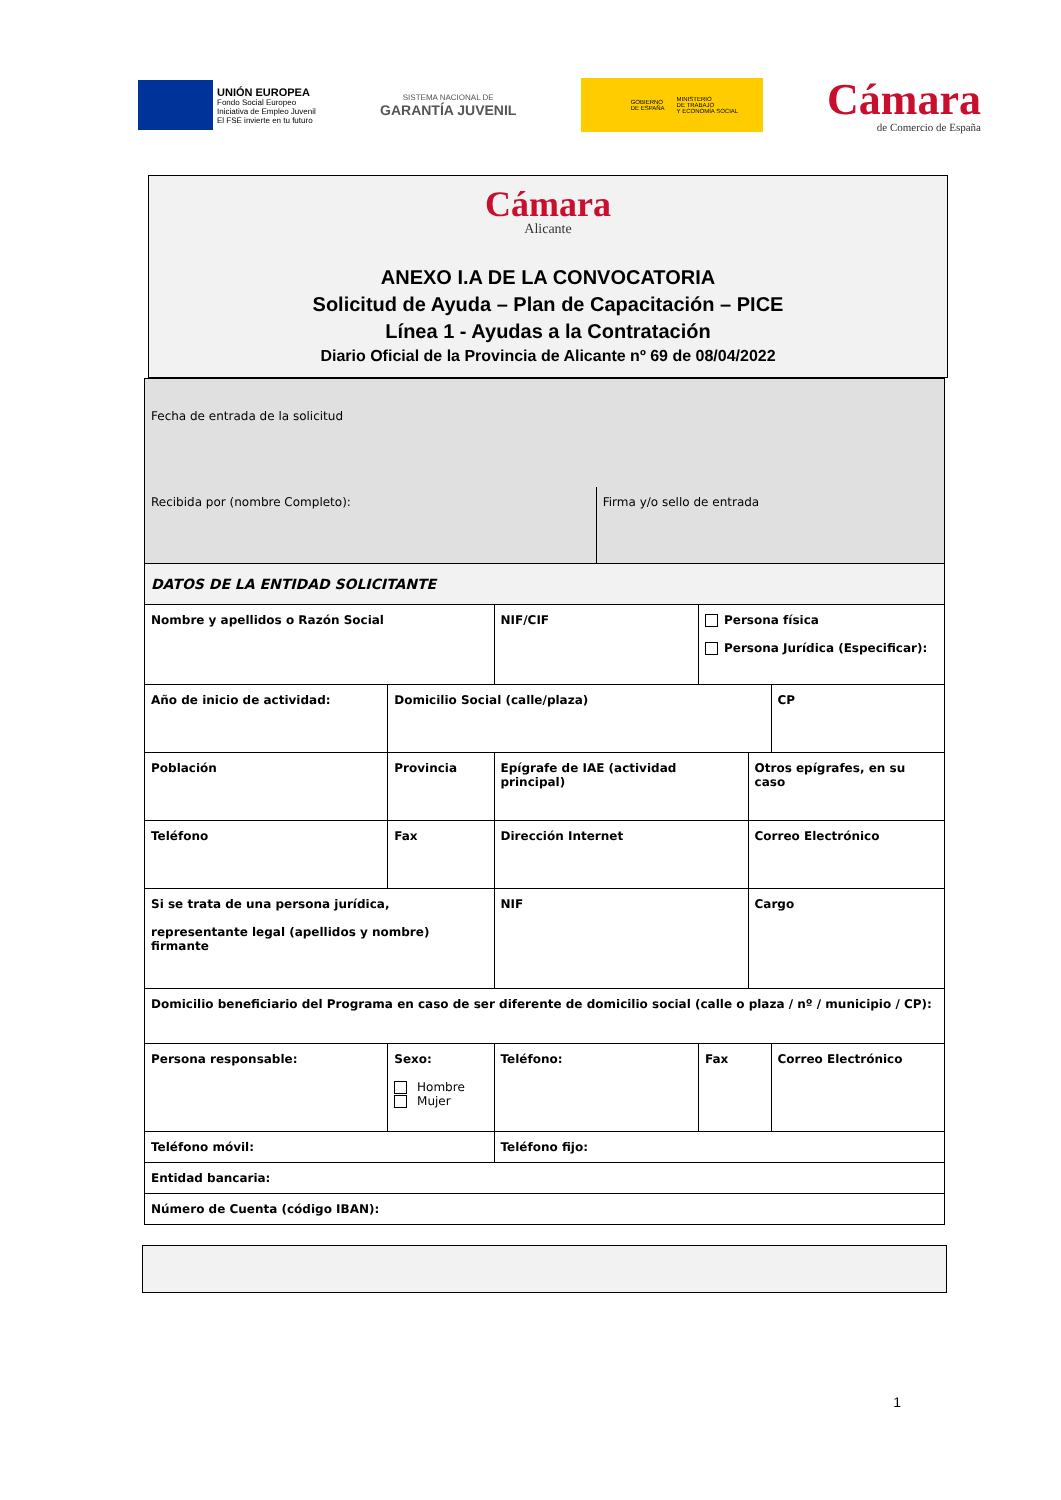UNIÓN EUROPEA
Fondo Social Europeo
Iniciativa de Empleo Juvenil
El FSE invierte en tu futuro
SISTEMA NACIONAL DE
GARANTÍA JUVENIL
GOBIERNO
DE ESPAÑA MINISTERIO
DE TRABAJO
Y ECONOMÍA SOCIAL
Cámara
de Comercio de España
Cámara
Alicante
ANEXO I.A DE LA CONVOCATORIA
Solicitud de Ayuda – Plan de Capacitación – PICE
Línea 1 - Ayudas a la Contratación
Diario Oficial de la Provincia de Alicante nº 69 de 08/04/2022
| Fecha de entrada de la solicitud | | | | | | |
| Recibida por (nombre Completo): | | | Firma y/o sello de entrada | | | |
| DATOS DE LA ENTIDAD SOLICITANTE | | | | | | |
| Nombre y apellidos o Razón Social | | NIF/CIF | | Persona física Persona Jurídica (Especificar): | | |
| Año de inicio de actividad: | Domicilio Social (calle/plaza) | | | | | CP |
| Población | Provincia | Epígrafe de IAE (actividad principal) | | | Otros epígrafes, en su caso | |
| Teléfono | Fax | Dirección Internet | | | Correo Electrónico | |
| Si se trata de una persona jurídica, representante legal (apellidos y nombre) firmante | | NIF | | | Cargo | |
| Domicilio beneficiario del Programa en caso de ser diferente de domicilio social (calle o plaza / nº / municipio / CP): | | | | | | |
| Persona responsable: | Sexo: Hombre Mujer | Teléfono: | | Fax | | Correo Electrónico |
| Teléfono móvil: | | Teléfono fijo: | | | | |
| Entidad bancaria: | | | | | | |
| Número de Cuenta (código IBAN): | | | | | | |
1